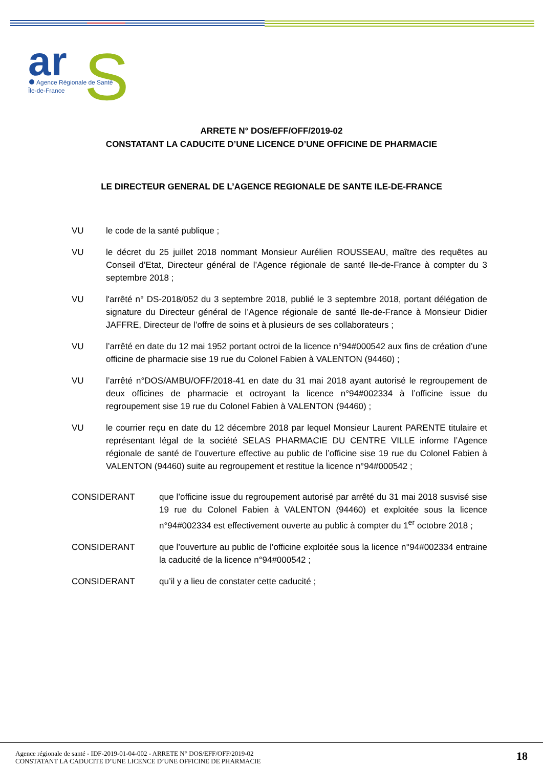ar
S
Agence Régionale de Santé
Île-de-France
ARRETE N° DOS/EFF/OFF/2019-02
CONSTATANT LA CADUCITE D’UNE LICENCE D’UNE OFFICINE DE PHARMACIE
LE DIRECTEUR GENERAL DE L’AGENCE REGIONALE DE SANTE ILE-DE-FRANCE
VU le code de la santé publique ;
VU le décret du 25 juillet 2018 nommant Monsieur Aurélien ROUSSEAU, maître des requêtes au Conseil d’Etat, Directeur général de l’Agence régionale de santé Ile-de-France à compter du 3 septembre 2018 ;
VU l'arrêté n° DS-2018/052 du 3 septembre 2018, publié le 3 septembre 2018, portant délégation de signature du Directeur général de l’Agence régionale de santé Ile-de-France à Monsieur Didier JAFFRE, Directeur de l’offre de soins et à plusieurs de ses collaborateurs ;
VU l’arrêté en date du 12 mai 1952 portant octroi de la licence n°94#000542 aux fins de création d’une officine de pharmacie sise 19 rue du Colonel Fabien à VALENTON (94460) ;
VU l’arrêté n°DOS/AMBU/OFF/2018-41 en date du 31 mai 2018 ayant autorisé le regroupement de deux officines de pharmacie et octroyant la licence n°94#002334 à l’officine issue du regroupement sise 19 rue du Colonel Fabien à VALENTON (94460) ;
VU le courrier reçu en date du 12 décembre 2018 par lequel Monsieur Laurent PARENTE titulaire et représentant légal de la société SELAS PHARMACIE DU CENTRE VILLE informe l’Agence régionale de santé de l’ouverture effective au public de l’officine sise 19 rue du Colonel Fabien à VALENTON (94460) suite au regroupement et restitue la licence n°94#000542 ;
CONSIDERANT que l’officine issue du regroupement autorisé par arrêté du 31 mai 2018 susvisé sise 19 rue du Colonel Fabien à VALENTON (94460) et exploitée sous la licence n°94#002334 est effectivement ouverte au public à compter du 1<sup>er</sup> octobre 2018 ;
CONSIDERANT que l’ouverture au public de l’officine exploitée sous la licence n°94#002334 entraine la caducité de la licence n°94#000542 ;
CONSIDERANT qu’il y a lieu de constater cette caducité ;
Agence régionale de santé - IDF-2019-01-04-002 - ARRETE N° DOS/EFF/OFF/2019-02
CONSTATANT LA CADUCITE D’UNE LICENCE D’UNE OFFICINE DE PHARMACIE
18